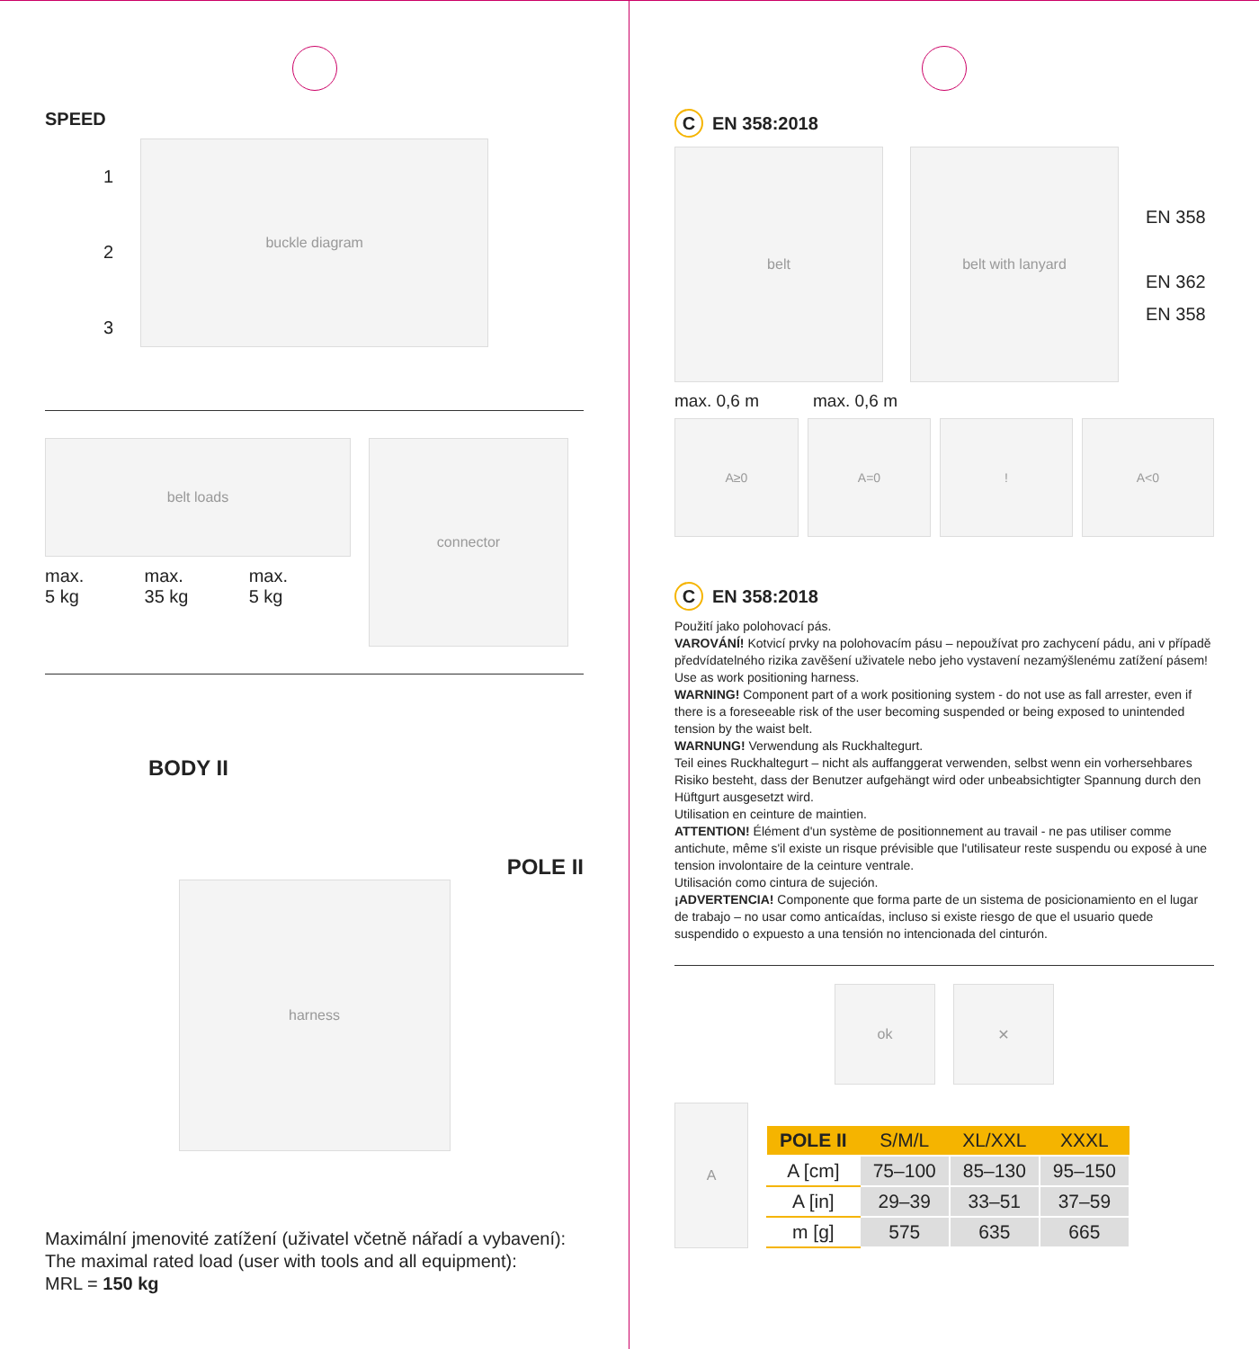SPEED
1
2
3
buckle diagram
belt loads
max.
5 kg max.
35 kg max.
5 kg
connector
BODY II
POLE II
harness
Maximální jmenovité zatížení (uživatel včetně nářadí a vybavení):
The maximal rated load (user with tools and all equipment):
MRL = 150 kg
C EN 358:2018
belt belt with lanyard
EN 358
EN 362
EN 358
max. 0,6 m max. 0,6 m
A≥0 A=0 ! A<0
C EN 358:2018
Použití jako polohovací pás.
VAROVÁNÍ! Kotvicí prvky na polohovacím pásu – nepoužívat pro zachycení pádu, ani v případě předvídatelného rizika zavěšení uživatele nebo jeho vystavení nezamýšlenému zatížení pásem!
Use as work positioning harness.
WARNING! Component part of a work positioning system - do not use as fall arrester, even if there is a foreseeable risk of the user becoming suspended or being exposed to unintended tension by the waist belt.
WARNUNG! Verwendung als Ruckhaltegurt.
Teil eines Ruckhaltegurt – nicht als auffanggerat verwenden, selbst wenn ein vorhersehbares Risiko besteht, dass der Benutzer aufgehängt wird oder unbeabsichtigter Spannung durch den Hüftgurt ausgesetzt wird.
Utilisation en ceinture de maintien.
ATTENTION! Élément d'un système de positionnement au travail - ne pas utiliser comme antichute, même s'il existe un risque prévisible que l'utilisateur reste suspendu ou exposé à une tension involontaire de la ceinture ventrale.
Utilisación como cintura de sujeción.
¡ADVERTENCIA! Componente que forma parte de un sistema de posicionamiento en el lugar de trabajo – no usar como anticaídas, incluso si existe riesgo de que el usuario quede suspendido o expuesto a una tensión no intencionada del cinturón.
ok ✕
A
| POLE II | S/M/L | XL/XXL | XXXL |
| --- | --- | --- | --- |
| A [cm] | 75–100 | 85–130 | 95–150 |
| A [in] | 29–39 | 33–51 | 37–59 |
| m [g] | 575 | 635 | 665 |